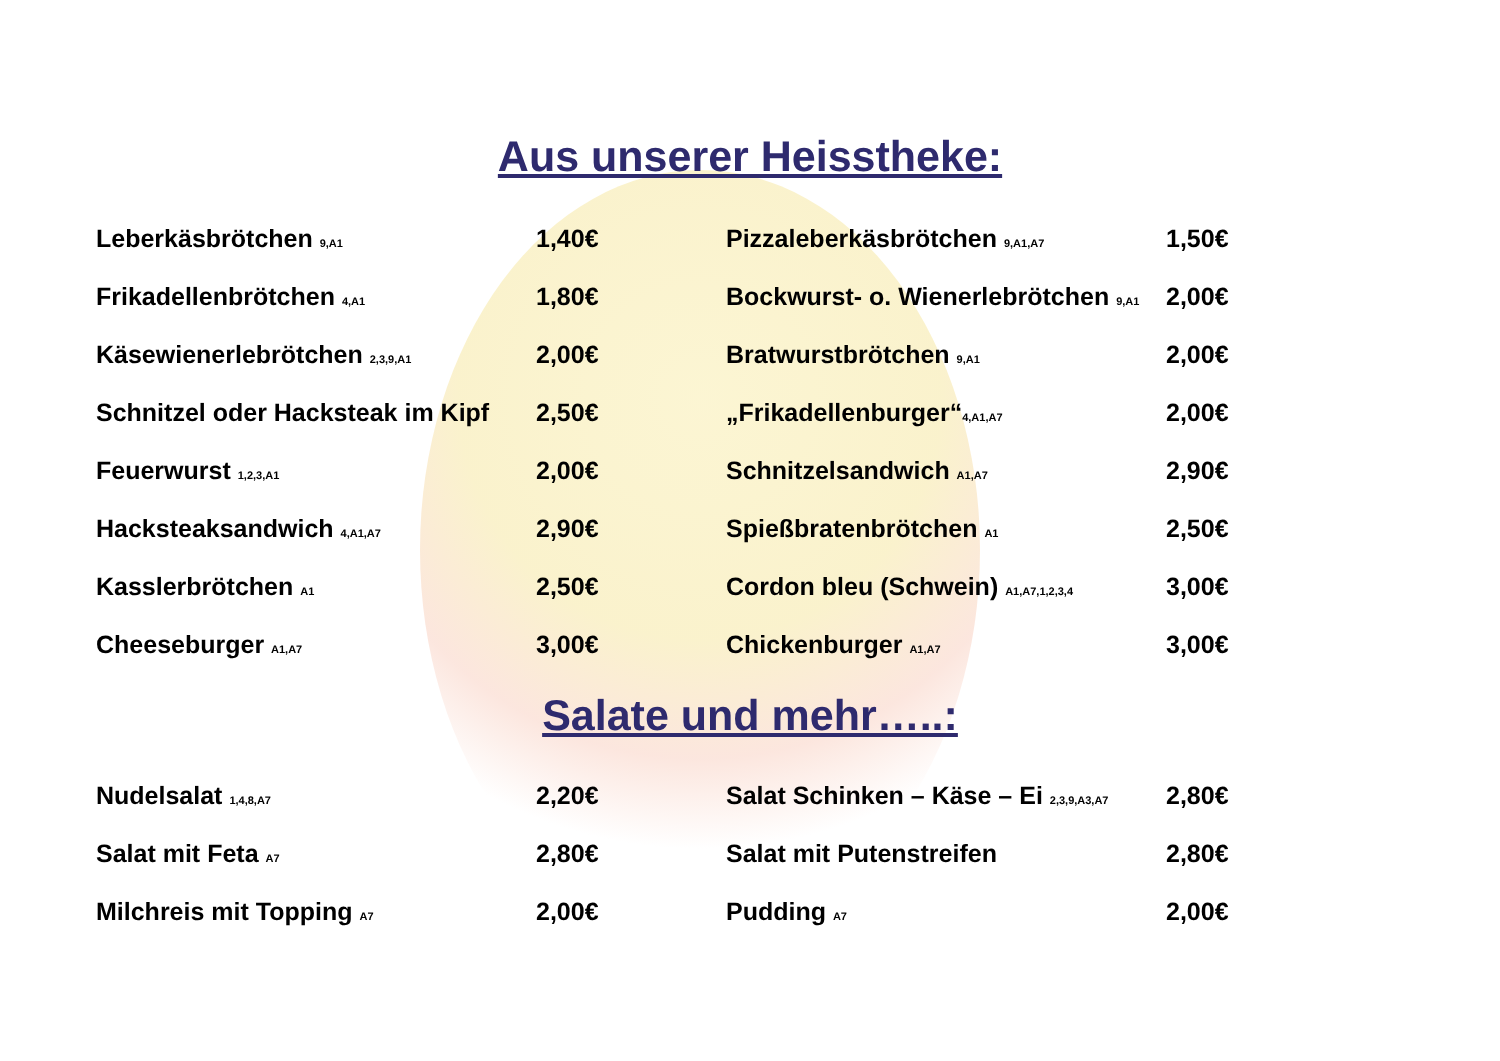Aus unserer Heisstheke:
| Leberkäsbrötchen 9,A1 | 1,40€ | Pizzaleberkäsbrötchen 9,A1,A7 | 1,50€ |
| Frikadellenbrötchen 4,A1 | 1,80€ | Bockwurst- o. Wienerlebrötchen 9,A1 | 2,00€ |
| Käsewienerlebrötchen 2,3,9,A1 | 2,00€ | Bratwurstbrötchen 9,A1 | 2,00€ |
| Schnitzel oder Hacksteak im Kipf | 2,50€ | „Frikadellenburger“ 4,A1,A7 | 2,00€ |
| Feuerwurst 1,2,3,A1 | 2,00€ | Schnitzelsandwich A1,A7 | 2,90€ |
| Hacksteaksandwich 4,A1,A7 | 2,90€ | Spießbratenbrötchen A1 | 2,50€ |
| Kasslerbrötchen A1 | 2,50€ | Cordon bleu (Schwein) A1,A7,1,2,3,4 | 3,00€ |
| Cheeseburger A1,A7 | 3,00€ | Chickenburger A1,A7 | 3,00€ |
Salate und mehr…..:
| Nudelsalat 1,4,8,A7 | 2,20€ | Salat Schinken – Käse – Ei 2,3,9,A3,A7 | 2,80€ |
| Salat mit Feta A7 | 2,80€ | Salat mit Putenstreifen | 2,80€ |
| Milchreis mit Topping A7 | 2,00€ | Pudding A7 | 2,00€ |